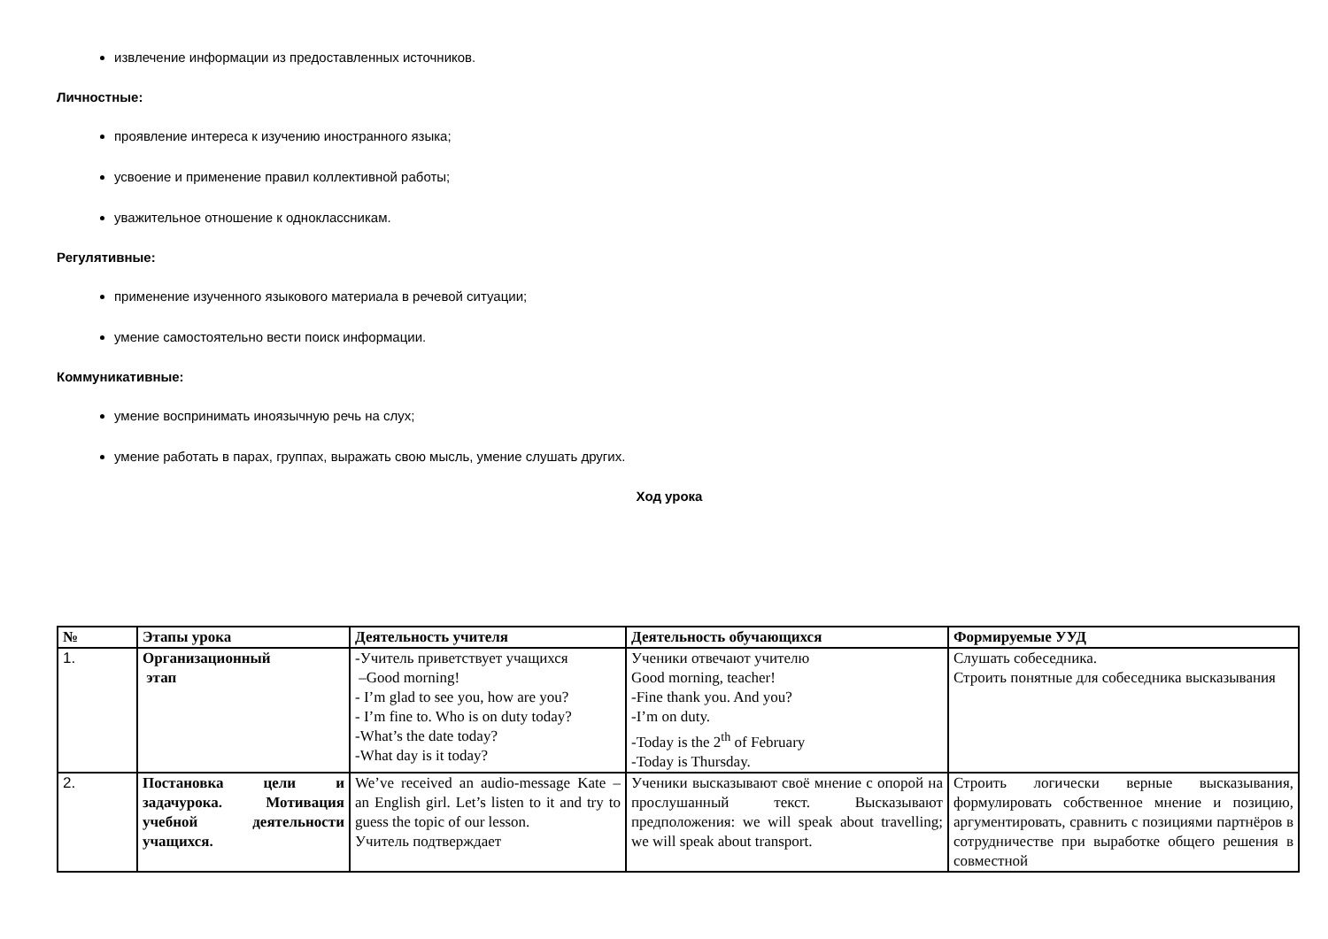извлечение информации из предоставленных источников.
Личностные:
проявление интереса к изучению иностранного языка;
усвоение и применение правил коллективной работы;
уважительное отношение к одноклассникам.
Регулятивные:
применение изученного языкового материала в речевой ситуации;
умение самостоятельно вести поиск информации.
Коммуникативные:
умение воспринимать иноязычную речь на слух;
умение работать в парах, группах, выражать свою мысль, умение слушать других.
Ход урока
| № | Этапы урока | Деятельность учителя | Деятельность обучающихся | Формируемые УУД |
| --- | --- | --- | --- | --- |
| 1. | Организационный этап | -Учитель приветствует учащихся –Good morning! - I’m glad to see you, how are you? - I’m fine to. Who is on duty today? -What’s the date today? -What day is it today? | Ученики отвечают учителю Good morning, teacher! -Fine thank you. And you? -I’m on duty. -Today is the 2<sup>th</sup> of February -Today is Thursday. | Слушать собеседника. Строить понятные для собеседника высказывания |
| 2. | Постановка цели и задачурока. Мотивация учебной деятельности учащихся. | We’ve received an audio-message Kate – an English girl. Let’s listen to it and try to guess the topic of our lesson. Учитель подтверждает | Ученики высказывают своё мнение с опорой на прослушанный текст. Высказывают предположения: we will speak about travelling; we will speak about transport. | Строить логически верные высказывания, формулировать собственное мнение и позицию, аргументировать, сравнить с позициями партнёров в сотрудничестве при выработке общего решения в совместной |